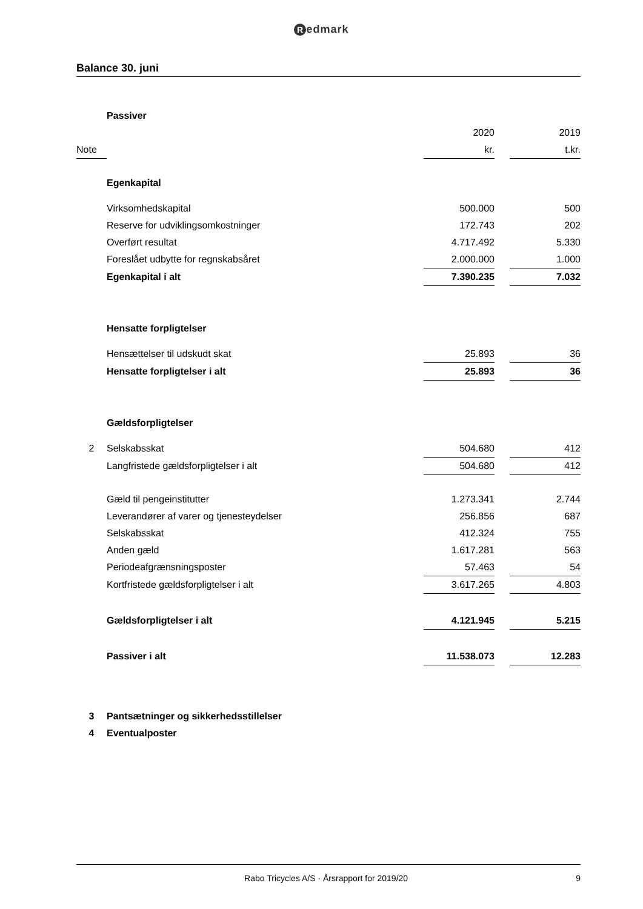Redmark
Balance 30. juni
| | Passiver | | | |
| | | 2020 | | 2019 |
| Note | | kr. | | t.kr. |
| | Egenkapital | | | |
| | Virksomhedskapital | 500.000 | | 500 |
| | Reserve for udviklingsomkostninger | 172.743 | | 202 |
| | Overført resultat | 4.717.492 | | 5.330 |
| | Foreslået udbytte for regnskabsåret | 2.000.000 | | 1.000 |
| | Egenkapital i alt | 7.390.235 | | 7.032 |
| | Hensatte forpligtelser | | | |
| | Hensættelser til udskudt skat | 25.893 | | 36 |
| | Hensatte forpligtelser i alt | 25.893 | | 36 |
| | Gældsforpligtelser | | | |
| 2 | Selskabsskat | 504.680 | | 412 |
| | Langfristede gældsforpligtelser i alt | 504.680 | | 412 |
| | Gæld til pengeinstitutter | 1.273.341 | | 2.744 |
| | Leverandører af varer og tjenesteydelser | 256.856 | | 687 |
| | Selskabsskat | 412.324 | | 755 |
| | Anden gæld | 1.617.281 | | 563 |
| | Periodeafgrænsningsposter | 57.463 | | 54 |
| | Kortfristede gældsforpligtelser i alt | 3.617.265 | | 4.803 |
| | Gældsforpligtelser i alt | 4.121.945 | | 5.215 |
| | Passiver i alt | 11.538.073 | | 12.283 |
| 3 | Pantsætninger og sikkerhedsstillelser | | | |
| 4 | Eventualposter | | | |
Rabo Tricycles A/S · Årsrapport for 2019/20
9